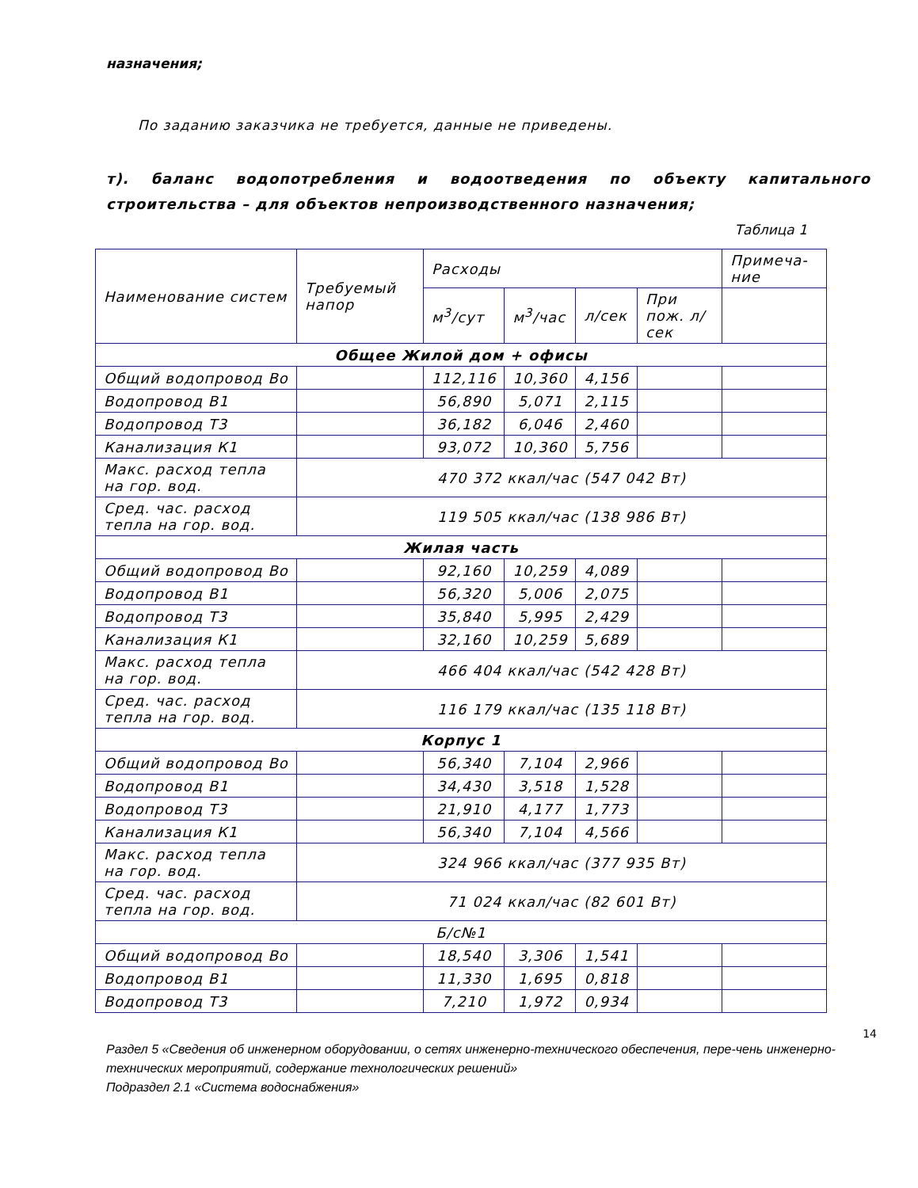назначения;
По заданию заказчика не требуется, данные не приведены.
т). баланс водопотребления и водоотведения по объекту капитального строительства – для объектов непроизводственного назначения;
Таблица 1
| Наименование систем | Требуемый напор | Расходы | | | | Примеча-ние |
| --- | --- | --- | --- | --- | --- | --- |
| | | м<sup>3</sup>/сут | м<sup>3</sup>/час | л/сек | При пож. л/сек | |
| Общее Жилой дом + офисы | | | | | | |
| Общий водопровод Во | | 112,116 | 10,360 | 4,156 | | |
| Водопровод В1 | | 56,890 | 5,071 | 2,115 | | |
| Водопровод Т3 | | 36,182 | 6,046 | 2,460 | | |
| Канализация К1 | | 93,072 | 10,360 | 5,756 | | |
| Макс. расход тепла на гор. вод. | 470 372 ккал/час (547 042 Вт) | | | | | |
| Сред. час. расход тепла на гор. вод. | 119 505 ккал/час (138 986 Вт) | | | | | |
| Жилая часть | | | | | | |
| Общий водопровод Во | | 92,160 | 10,259 | 4,089 | | |
| Водопровод В1 | | 56,320 | 5,006 | 2,075 | | |
| Водопровод Т3 | | 35,840 | 5,995 | 2,429 | | |
| Канализация К1 | | 32,160 | 10,259 | 5,689 | | |
| Макс. расход тепла на гор. вод. | 466 404 ккал/час (542 428 Вт) | | | | | |
| Сред. час. расход тепла на гор. вод. | 116 179 ккал/час (135 118 Вт) | | | | | |
| Корпус 1 | | | | | | |
| Общий водопровод Во | | 56,340 | 7,104 | 2,966 | | |
| Водопровод В1 | | 34,430 | 3,518 | 1,528 | | |
| Водопровод Т3 | | 21,910 | 4,177 | 1,773 | | |
| Канализация К1 | | 56,340 | 7,104 | 4,566 | | |
| Макс. расход тепла на гор. вод. | 324 966 ккал/час (377 935 Вт) | | | | | |
| Сред. час. расход тепла на гор. вод. | 71 024 ккал/час (82 601 Вт) | | | | | |
| Б/с№1 | | | | | | |
| Общий водопровод Во | | 18,540 | 3,306 | 1,541 | | |
| Водопровод В1 | | 11,330 | 1,695 | 0,818 | | |
| Водопровод Т3 | | 7,210 | 1,972 | 0,934 | | |
14
Раздел 5 «Сведения об инженерном оборудовании, о сетях инженерно-технического обеспечения, пере-чень инженерно-технических мероприятий, содержание технологических решений»
Подраздел 2.1 «Система водоснабжения»